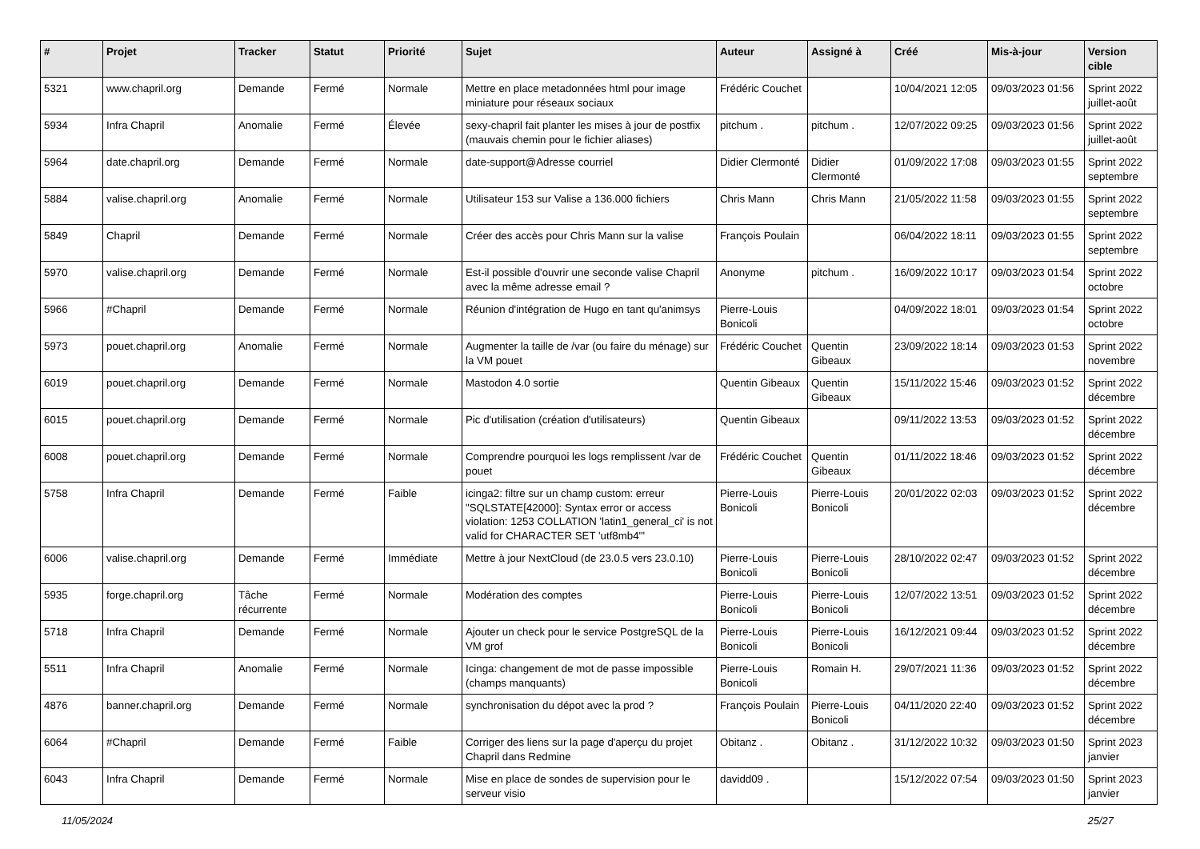| # | Projet | Tracker | Statut | Priorité | Sujet | Auteur | Assigné à | Créé | Mis-à-jour | Version cible |
| --- | --- | --- | --- | --- | --- | --- | --- | --- | --- | --- |
| 5321 | www.chapril.org | Demande | Fermé | Normale | Mettre en place metadonnées html pour image miniature pour réseaux sociaux | Frédéric Couchet | | 10/04/2021 12:05 | 09/03/2023 01:56 | Sprint 2022 juillet-août |
| 5934 | Infra Chapril | Anomalie | Fermé | Élevée | sexy-chapril fait planter les mises à jour de postfix (mauvais chemin pour le fichier aliases) | pitchum . | pitchum . | 12/07/2022 09:25 | 09/03/2023 01:56 | Sprint 2022 juillet-août |
| 5964 | date.chapril.org | Demande | Fermé | Normale | date-support@Adresse courriel | Didier Clermonté | Didier Clermonté | 01/09/2022 17:08 | 09/03/2023 01:55 | Sprint 2022 septembre |
| 5884 | valise.chapril.org | Anomalie | Fermé | Normale | Utilisateur 153 sur Valise a 136.000 fichiers | Chris Mann | Chris Mann | 21/05/2022 11:58 | 09/03/2023 01:55 | Sprint 2022 septembre |
| 5849 | Chapril | Demande | Fermé | Normale | Créer des accès pour Chris Mann sur la valise | François Poulain | | 06/04/2022 18:11 | 09/03/2023 01:55 | Sprint 2022 septembre |
| 5970 | valise.chapril.org | Demande | Fermé | Normale | Est-il possible d'ouvrir une seconde valise Chapril avec la même adresse email ? | Anonyme | pitchum . | 16/09/2022 10:17 | 09/03/2023 01:54 | Sprint 2022 octobre |
| 5966 | #Chapril | Demande | Fermé | Normale | Réunion d'intégration de Hugo en tant qu'animsys | Pierre-Louis Bonicoli | | 04/09/2022 18:01 | 09/03/2023 01:54 | Sprint 2022 octobre |
| 5973 | pouet.chapril.org | Anomalie | Fermé | Normale | Augmenter la taille de /var (ou faire du ménage) sur la VM pouet | Frédéric Couchet | Quentin Gibeaux | 23/09/2022 18:14 | 09/03/2023 01:53 | Sprint 2022 novembre |
| 6019 | pouet.chapril.org | Demande | Fermé | Normale | Mastodon 4.0 sortie | Quentin Gibeaux | Quentin Gibeaux | 15/11/2022 15:46 | 09/03/2023 01:52 | Sprint 2022 décembre |
| 6015 | pouet.chapril.org | Demande | Fermé | Normale | Pic d'utilisation (création d'utilisateurs) | Quentin Gibeaux | | 09/11/2022 13:53 | 09/03/2023 01:52 | Sprint 2022 décembre |
| 6008 | pouet.chapril.org | Demande | Fermé | Normale | Comprendre pourquoi les logs remplissent /var de pouet | Frédéric Couchet | Quentin Gibeaux | 01/11/2022 18:46 | 09/03/2023 01:52 | Sprint 2022 décembre |
| 5758 | Infra Chapril | Demande | Fermé | Faible | icinga2: filtre sur un champ custom: erreur "SQLSTATE[42000]: Syntax error or access violation: 1253 COLLATION 'latin1_general_ci' is not valid for CHARACTER SET 'utf8mb4'" | Pierre-Louis Bonicoli | Pierre-Louis Bonicoli | 20/01/2022 02:03 | 09/03/2023 01:52 | Sprint 2022 décembre |
| 6006 | valise.chapril.org | Demande | Fermé | Immédiate | Mettre à jour NextCloud (de 23.0.5 vers 23.0.10) | Pierre-Louis Bonicoli | Pierre-Louis Bonicoli | 28/10/2022 02:47 | 09/03/2023 01:52 | Sprint 2022 décembre |
| 5935 | forge.chapril.org | Tâche récurrente | Fermé | Normale | Modération des comptes | Pierre-Louis Bonicoli | Pierre-Louis Bonicoli | 12/07/2022 13:51 | 09/03/2023 01:52 | Sprint 2022 décembre |
| 5718 | Infra Chapril | Demande | Fermé | Normale | Ajouter un check pour le service PostgreSQL de la VM grof | Pierre-Louis Bonicoli | Pierre-Louis Bonicoli | 16/12/2021 09:44 | 09/03/2023 01:52 | Sprint 2022 décembre |
| 5511 | Infra Chapril | Anomalie | Fermé | Normale | Icinga: changement de mot de passe impossible (champs manquants) | Pierre-Louis Bonicoli | Romain H. | 29/07/2021 11:36 | 09/03/2023 01:52 | Sprint 2022 décembre |
| 4876 | banner.chapril.org | Demande | Fermé | Normale | synchronisation du dépot avec la prod ? | François Poulain | Pierre-Louis Bonicoli | 04/11/2020 22:40 | 09/03/2023 01:52 | Sprint 2022 décembre |
| 6064 | #Chapril | Demande | Fermé | Faible | Corriger des liens sur la page d'aperçu du projet Chapril dans Redmine | Obitanz . | Obitanz . | 31/12/2022 10:32 | 09/03/2023 01:50 | Sprint 2023 janvier |
| 6043 | Infra Chapril | Demande | Fermé | Normale | Mise en place de sondes de supervision pour le serveur visio | davidd09 . | | 15/12/2022 07:54 | 09/03/2023 01:50 | Sprint 2023 janvier |
11/05/2024 25/27